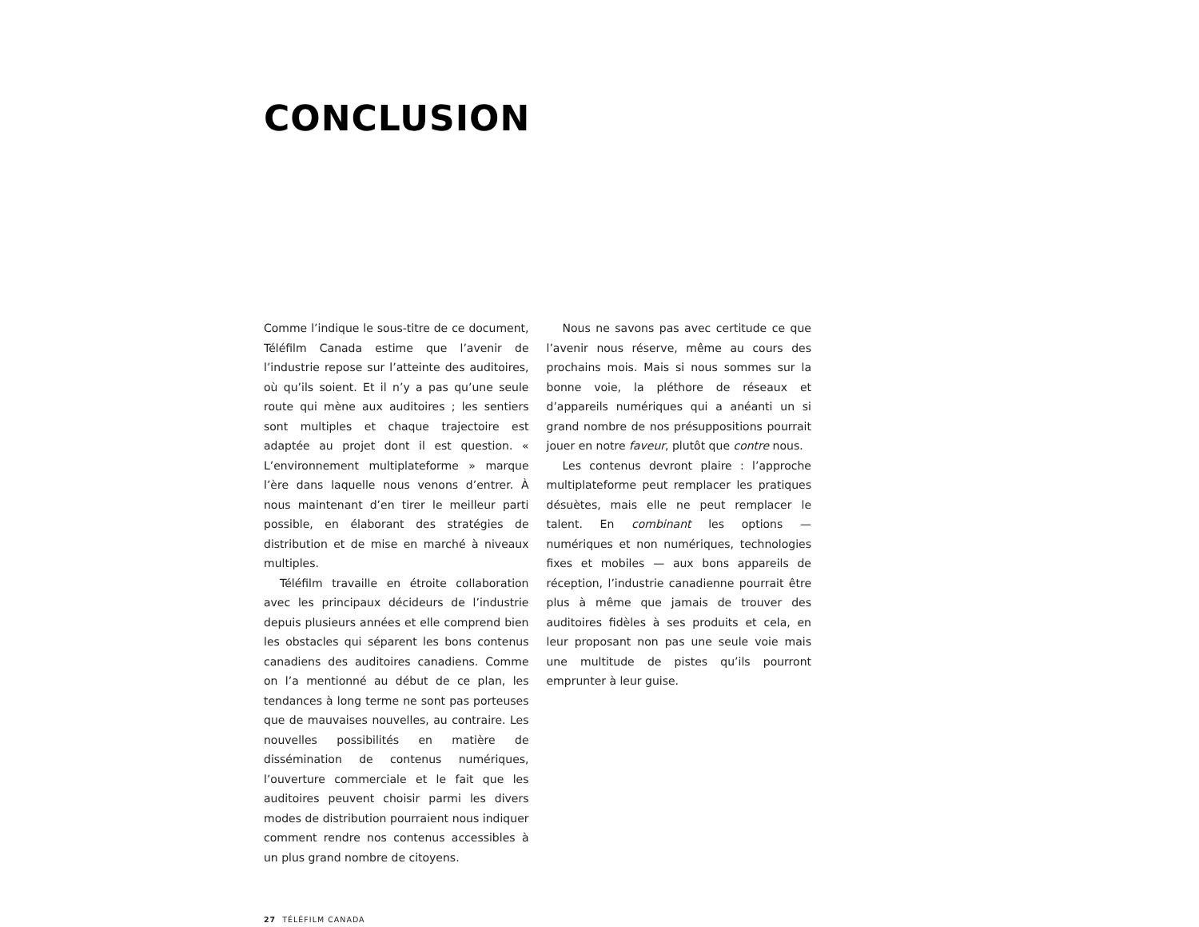CONCLUSION
Comme l’indique le sous-titre de ce document, Téléfilm Canada estime que l’avenir de l’industrie repose sur l’atteinte des auditoires, où qu’ils soient. Et il n’y a pas qu’une seule route qui mène aux auditoires ; les sentiers sont multiples et chaque trajectoire est adaptée au projet dont il est question. « L’environnement multiplateforme » marque l’ère dans laquelle nous venons d’entrer. À nous maintenant d’en tirer le meilleur parti possible, en élaborant des stratégies de distribution et de mise en marché à niveaux multiples.
Téléfilm travaille en étroite collaboration avec les principaux décideurs de l’industrie depuis plusieurs années et elle comprend bien les obstacles qui séparent les bons contenus canadiens des auditoires canadiens. Comme on l’a mentionné au début de ce plan, les tendances à long terme ne sont pas porteuses que de mauvaises nouvelles, au contraire. Les nouvelles possibilités en matière de dissémination de contenus numériques, l’ouverture commerciale et le fait que les auditoires peuvent choisir parmi les divers modes de distribution pourraient nous indiquer comment rendre nos contenus accessibles à un plus grand nombre de citoyens.
Nous ne savons pas avec certitude ce que l’avenir nous réserve, même au cours des prochains mois. Mais si nous sommes sur la bonne voie, la pléthore de réseaux et d’appareils numériques qui a anéanti un si grand nombre de nos présuppositions pourrait jouer en notre faveur, plutôt que contre nous.
Les contenus devront plaire : l’approche multiplateforme peut remplacer les pratiques désuètes, mais elle ne peut remplacer le talent. En combinant les options — numériques et non numériques, technologies fixes et mobiles — aux bons appareils de réception, l’industrie canadienne pourrait être plus à même que jamais de trouver des auditoires fidèles à ses produits et cela, en leur proposant non pas une seule voie mais une multitude de pistes qu’ils pourront emprunter à leur guise.
27 TÉLÉFILM CANADA